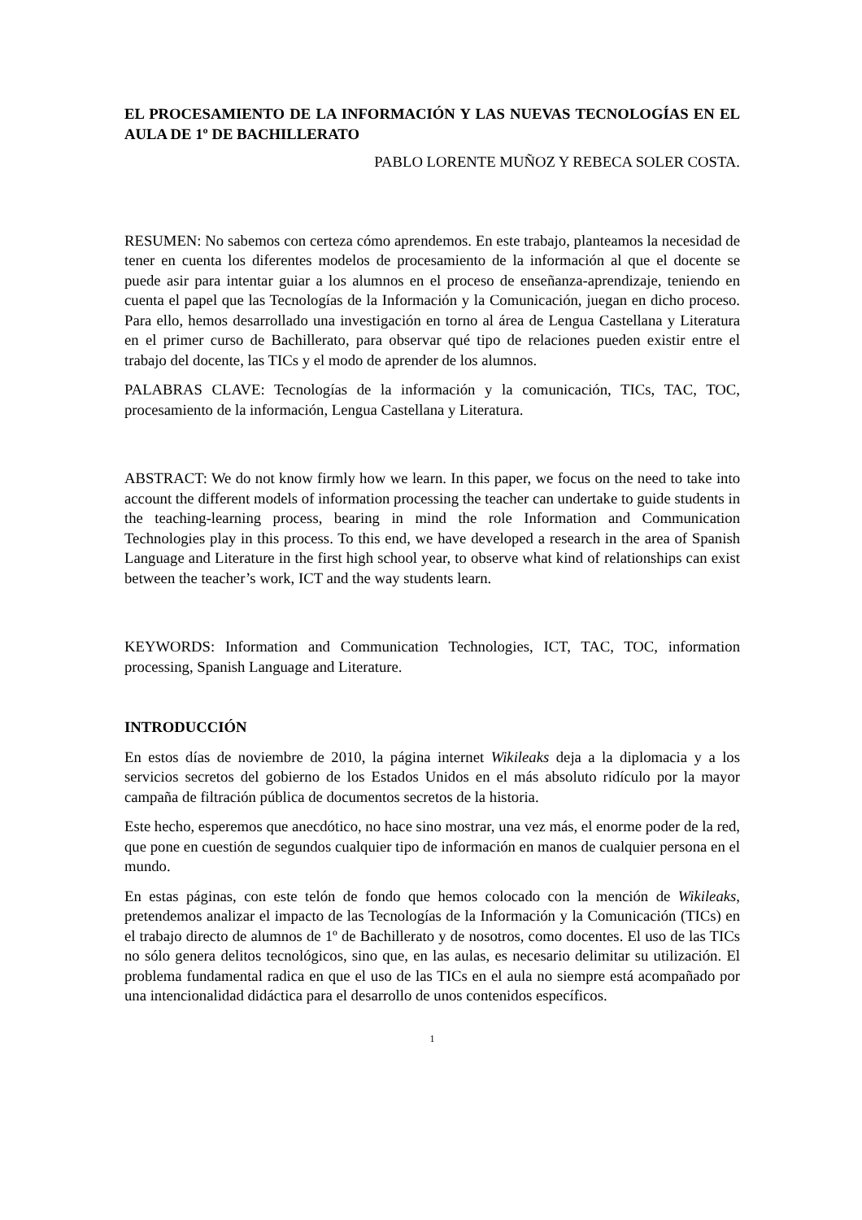EL PROCESAMIENTO DE LA INFORMACIÓN Y LAS NUEVAS TECNOLOGÍAS EN EL AULA DE 1º DE BACHILLERATO
PABLO LORENTE MUÑOZ Y REBECA SOLER COSTA.
RESUMEN: No sabemos con certeza cómo aprendemos. En este trabajo, planteamos la necesidad de tener en cuenta los diferentes modelos de procesamiento de la información al que el docente se puede asir para intentar guiar a los alumnos en el proceso de enseñanza-aprendizaje, teniendo en cuenta el papel que las Tecnologías de la Información y la Comunicación, juegan en dicho proceso. Para ello, hemos desarrollado una investigación en torno al área de Lengua Castellana y Literatura en el primer curso de Bachillerato, para observar qué tipo de relaciones pueden existir entre el trabajo del docente, las TICs y el modo de aprender de los alumnos.
PALABRAS CLAVE: Tecnologías de la información y la comunicación, TICs, TAC, TOC, procesamiento de la información, Lengua Castellana y Literatura.
ABSTRACT: We do not know firmly how we learn. In this paper, we focus on the need to take into account the different models of information processing the teacher can undertake to guide students in the teaching-learning process, bearing in mind the role Information and Communication Technologies play in this process. To this end, we have developed a research in the area of Spanish Language and Literature in the first high school year, to observe what kind of relationships can exist between the teacher’s work, ICT and the way students learn.
KEYWORDS: Information and Communication Technologies, ICT, TAC, TOC, information processing, Spanish Language and Literature.
INTRODUCCIÓN
En estos días de noviembre de 2010, la página internet Wikileaks deja a la diplomacia y a los servicios secretos del gobierno de los Estados Unidos en el más absoluto ridículo por la mayor campaña de filtración pública de documentos secretos de la historia.
Este hecho, esperemos que anecdótico, no hace sino mostrar, una vez más, el enorme poder de la red, que pone en cuestión de segundos cualquier tipo de información en manos de cualquier persona en el mundo.
En estas páginas, con este telón de fondo que hemos colocado con la mención de Wikileaks, pretendemos analizar el impacto de las Tecnologías de la Información y la Comunicación (TICs) en el trabajo directo de alumnos de 1º de Bachillerato y de nosotros, como docentes. El uso de las TICs no sólo genera delitos tecnológicos, sino que, en las aulas, es necesario delimitar su utilización. El problema fundamental radica en que el uso de las TICs en el aula no siempre está acompañado por una intencionalidad didáctica para el desarrollo de unos contenidos específicos.
1